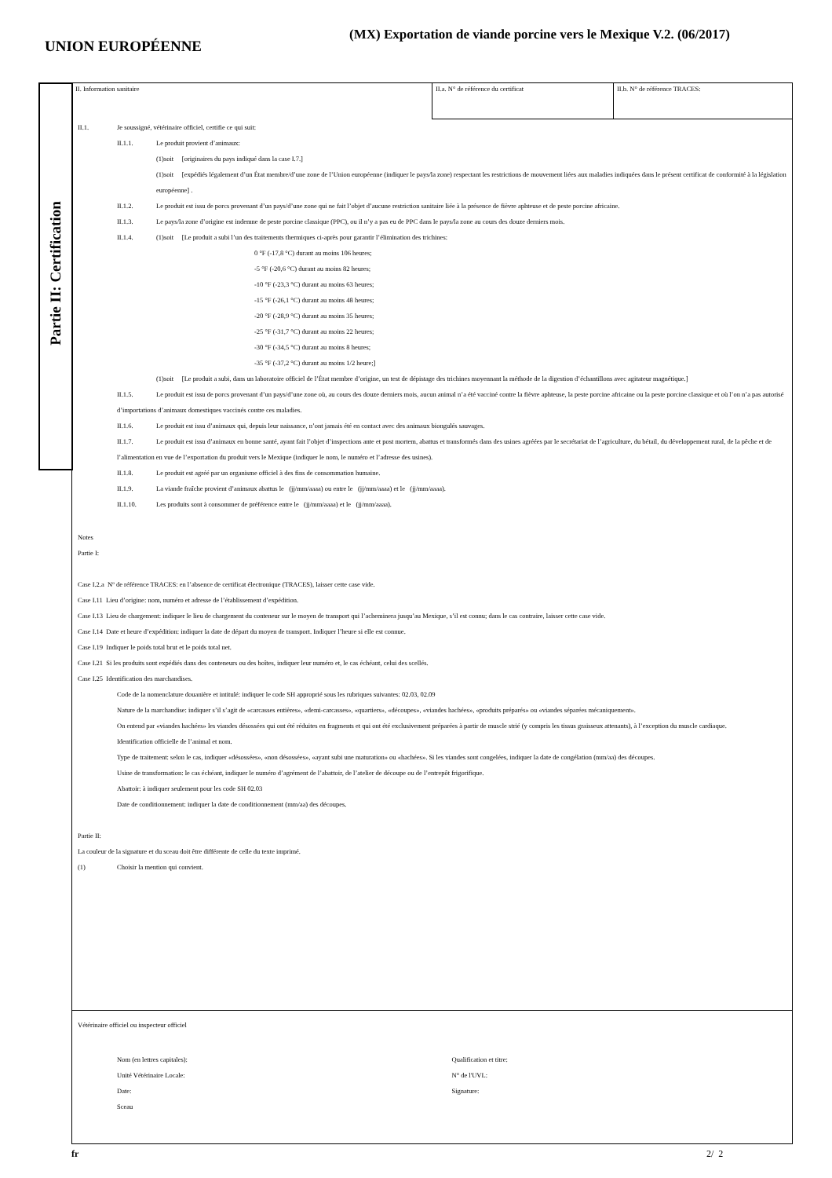UNION EUROPÉENNE
(MX) Exportation de viande porcine vers le Mexique V.2. (06/2017)
Partie II: Certification
II. Information sanitaire II.a. N° de référence du certificat II.b. N° de référence TRACES:
II.1. Je soussigné, vétérinaire officiel, certifie ce qui suit:
II.1.1. Le produit provient d’animaux:
(1)soit [originaires du pays indiqué dans la case I.7.]
(1)soit [expédiés légalement d’un État membre/d’une zone de l’Union européenne (indiquer le pays/la zone) respectant les restrictions de mouvement liées aux maladies indiquées dans le présent certificat de conformité à la législation européenne] .
II.1.2. Le produit est issu de porcs provenant d’un pays/d’une zone qui ne fait l’objet d’aucune restriction sanitaire liée à la présence de fièvre aphteuse et de peste porcine africaine.
II.1.3. Le pays/la zone d’origine est indemne de peste porcine classique (PPC), ou il n’y a pas eu de PPC dans le pays/la zone au cours des douze derniers mois.
II.1.4. (1)soit [Le produit a subi l’un des traitements thermiques ci-après pour garantir l’élimination des trichines:
0 °F (-17,8 °C) durant au moins 106 heures;
-5 °F (-20,6 °C) durant au moins 82 heures;
-10 °F (-23,3 °C) durant au moins 63 heures;
-15 °F (-26,1 °C) durant au moins 48 heures;
-20 °F (-28,9 °C) durant au moins 35 heures;
-25 °F (-31,7 °C) durant au moins 22 heures;
-30 °F (-34,5 °C) durant au moins 8 heures;
-35 °F (-37,2 °C) durant au moins 1/2 heure;]
(1)soit [Le produit a subi, dans un laboratoire officiel de l’État membre d’origine, un test de dépistage des trichines moyennant la méthode de la digestion d’échantillons avec agitateur magnétique.]
II.1.5. Le produit est issu de porcs provenant d’un pays/d’une zone où, au cours des douze derniers mois, aucun animal n’a été vacciné contre la fièvre aphteuse, la peste porcine africaine ou la peste porcine classique et où l’on n’a pas autorisé d’importations d’animaux domestiques vaccinés contre ces maladies.
II.1.6. Le produit est issu d’animaux qui, depuis leur naissance, n’ont jamais été en contact avec des animaux biongulés sauvages.
II.1.7. Le produit est issu d’animaux en bonne santé, ayant fait l’objet d’inspections ante et post mortem, abattus et transformés dans des usines agréées par le secrétariat de l’agriculture, du bétail, du développement rural, de la pêche et de l’alimentation en vue de l’exportation du produit vers le Mexique (indiquer le nom, le numéro et l’adresse des usines).
II.1.8. Le produit est agréé par un organisme officiel à des fins de consommation humaine.
II.1.9. La viande fraîche provient d’animaux abattus le (jj/mm/aaaa) ou entre le (jj/mm/aaaa) et le (jj/mm/aaaa).
II.1.10. Les produits sont à consommer de préférence entre le (jj/mm/aaaa) et le (jj/mm/aaaa).
Notes
Partie I:
Case I.2.a Nº de référence TRACES: en l’absence de certificat électronique (TRACES), laisser cette case vide.
Case I.11 Lieu d’origine: nom, numéro et adresse de l’établissement d’expédition.
Case I.13 Lieu de chargement: indiquer le lieu de chargement du conteneur sur le moyen de transport qui l’acheminera jusqu’au Mexique, s’il est connu; dans le cas contraire, laisser cette case vide.
Case I.14 Date et heure d’expédition: indiquer la date de départ du moyen de transport. Indiquer l’heure si elle est connue.
Case I.19 Indiquer le poids total brut et le poids total net.
Case I.21 Si les produits sont expédiés dans des conteneurs ou des boîtes, indiquer leur numéro et, le cas échéant, celui des scellés.
Case I.25 Identification des marchandises.
Code de la nomenclature douanière et intitulé: indiquer le code SH approprié sous les rubriques suivantes: 02.03, 02.09
Nature de la marchandise: indiquer s’il s’agit de «carcasses entières», «demi-carcasses», «quartiers», «découpes», «viandes hachées», «produits préparés» ou «viandes séparées mécaniquement».
On entend par «viandes hachées» les viandes désossées qui ont été réduites en fragments et qui ont été exclusivement préparées à partir de muscle strié (y compris les tissus graisseux attenants), à l’exception du muscle cardiaque.
Identification officielle de l’animal et nom.
Type de traitement: selon le cas, indiquer «désossées», «non désossées», «ayant subi une maturation» ou «hachées». Si les viandes sont congelées, indiquer la date de congélation (mm/aa) des découpes.
Usine de transformation: le cas échéant, indiquer le numéro d’agrément de l’abattoir, de l’atelier de découpe ou de l’entrepôt frigorifique.
Abattoir: à indiquer seulement pour les code SH 02.03
Date de conditionnement: indiquer la date de conditionnement (mm/aa) des découpes.
Partie II:
La couleur de la signature et du sceau doit être différente de celle du texte imprimé.
(1) Choisir la mention qui convient.
Vétérinaire officiel ou inspecteur officiel
Nom (en lettres capitales):
Unité Vétérinaire Locale:
Date:
Sceau
Qualification et titre:
N° de l'UVL:
Signature:
fr 2/ 2